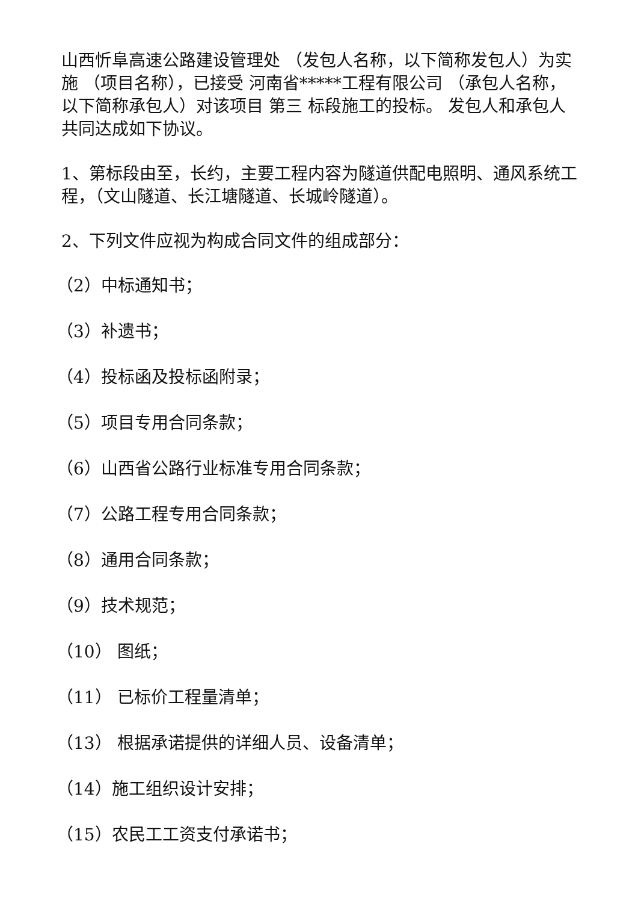山西忻阜高速公路建设管理处 （发包人名称，以下简称发包人）为实施 （项目名称），已接受 河南省*****工程有限公司 （承包人名称，以下简称承包人）对该项目 第三 标段施工的投标。 发包人和承包人共同达成如下协议。
1、第标段由至，长约，主要工程内容为隧道供配电照明、通风系统工程，（文山隧道、长江塘隧道、长城岭隧道）。
2、下列文件应视为构成合同文件的组成部分：
（2）中标通知书；
（3）补遗书；
（4）投标函及投标函附录；
（5）项目专用合同条款；
（6）山西省公路行业标准专用合同条款；
（7）公路工程专用合同条款；
（8）通用合同条款；
（9）技术规范；
（10） 图纸；
（11） 已标价工程量清单；
（13） 根据承诺提供的详细人员、设备清单；
（14）施工组织设计安排；
（15）农民工工资支付承诺书；